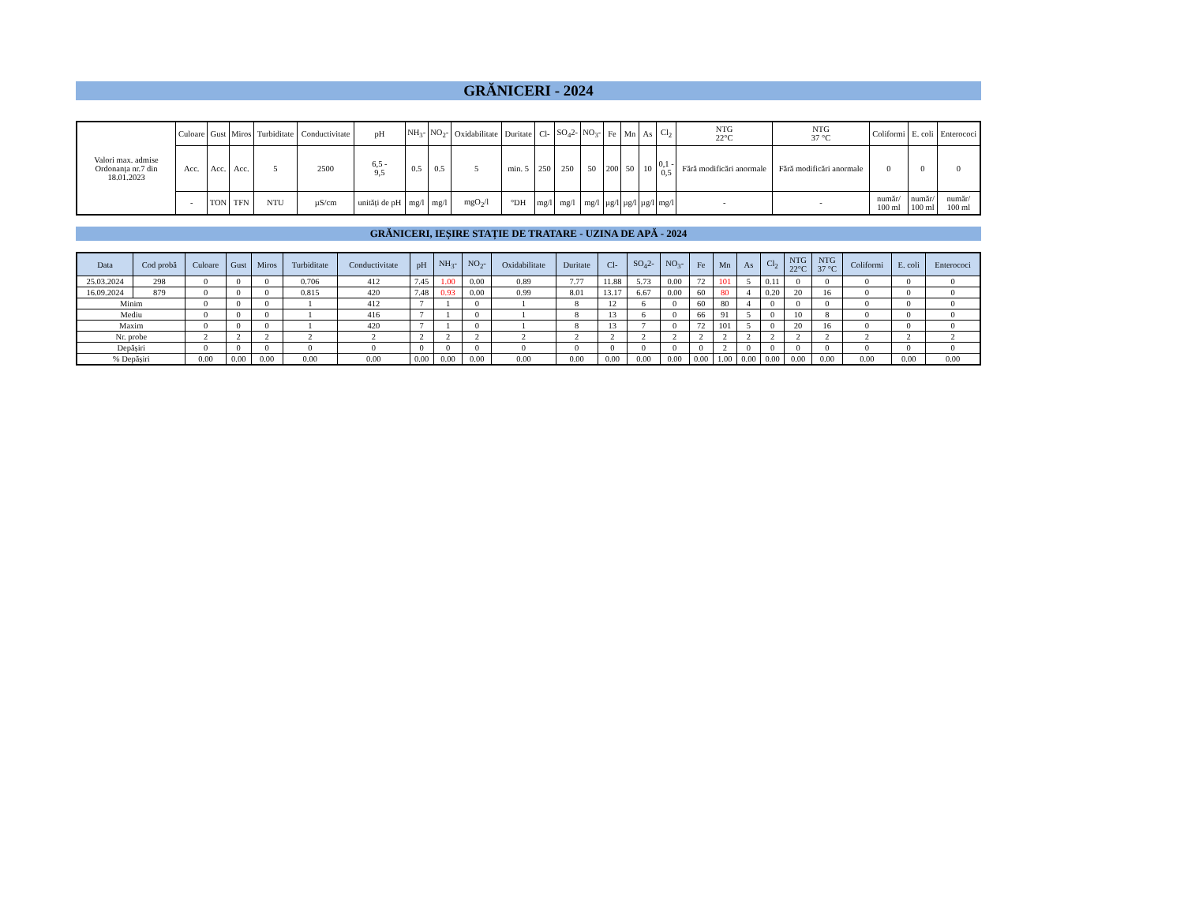GRĂNICERI - 2024
| Valori max. admise Ordonanța nr.7 din 18.01.2023 | Culoare | Gust | Miros | Turbiditate | Conductivitate | pH | NH<sub>3</sub>- | NO<sub>2</sub>- | Oxidabilitate | Duritate | Cl- | SO<sub>4</sub>2- | NO<sub>3</sub>- | Fe | Mn | As | Cl<sub>2</sub> | NTG 22°C | NTG 37 °C | Coliformi | E. coli | Enterococi |
| | Acc. | Acc. | Acc. | 5 | 2500 | 6,5 - 9,5 | 0.5 | 0.5 | 5 | min. 5 | 250 | 250 | 50 | 200 | 50 | 10 | 0,1 - 0,5 | Fără modificări anormale | Fără modificări anormale | 0 | 0 | 0 |
| | - | TON | TFN | NTU | µS/cm | unități de pH | mg/l | mg/l | mgO<sub>2</sub>/l | °DH | mg/l | mg/l | mg/l | µg/l | µg/l | µg/l | mg/l | - | - | număr/ 100 ml | număr/ 100 ml | număr/ 100 ml |
GRĂNICERI, IEȘIRE STAȚIE DE TRATARE - UZINA DE APĂ - 2024
| Data | Cod probă | Culoare | Gust | Miros | Turbiditate | Conductivitate | pH | NH<sub>3</sub>- | NO<sub>2</sub>- | Oxidabilitate | Duritate | Cl- | SO<sub>4</sub>2- | NO<sub>3</sub>- | Fe | Mn | As | Cl<sub>2</sub> | NTG 22°C | NTG 37 °C | Coliformi | E. coli | Enterococi |
| --- | --- | --- | --- | --- | --- | --- | --- | --- | --- | --- | --- | --- | --- | --- | --- | --- | --- | --- | --- | --- | --- | --- | --- |
| 25.03.2024 | 298 | 0 | 0 | 0 | 0.706 | 412 | 7.45 | 1.00 | 0.00 | 0.89 | 7.77 | 11.88 | 5.73 | 0.00 | 72 | 101 | 5 | 0.11 | 0 | 0 | 0 | 0 | 0 |
| 16.09.2024 | 879 | 0 | 0 | 0 | 0.815 | 420 | 7.48 | 0.93 | 0.00 | 0.99 | 8.01 | 13.17 | 6.67 | 0.00 | 60 | 80 | 4 | 0.20 | 20 | 16 | 0 | 0 | 0 |
| Minim | | 0 | 0 | 0 | 1 | 412 | 7 | 1 | 0 | 1 | 8 | 12 | 6 | 0 | 60 | 80 | 4 | 0 | 0 | 0 | 0 | 0 | 0 |
| Mediu | | 0 | 0 | 0 | 1 | 416 | 7 | 1 | 0 | 1 | 8 | 13 | 6 | 0 | 66 | 91 | 5 | 0 | 10 | 8 | 0 | 0 | 0 |
| Maxim | | 0 | 0 | 0 | 1 | 420 | 7 | 1 | 0 | 1 | 8 | 13 | 7 | 0 | 72 | 101 | 5 | 0 | 20 | 16 | 0 | 0 | 0 |
| Nr. probe | | 2 | 2 | 2 | 2 | 2 | 2 | 2 | 2 | 2 | 2 | 2 | 2 | 2 | 2 | 2 | 2 | 2 | 2 | 2 | 2 | 2 | 2 |
| Depășiri | | 0 | 0 | 0 | 0 | 0 | 0 | 0 | 0 | 0 | 0 | 0 | 0 | 0 | 0 | 2 | 0 | 0 | 0 | 0 | 0 | 0 | 0 |
| % Depășiri | | 0.00 | 0.00 | 0.00 | 0.00 | 0.00 | 0.00 | 0.00 | 0.00 | 0.00 | 0.00 | 0.00 | 0.00 | 0.00 | 0.00 | 1.00 | 0.00 | 0.00 | 0.00 | 0.00 | 0.00 | 0.00 | 0.00 |